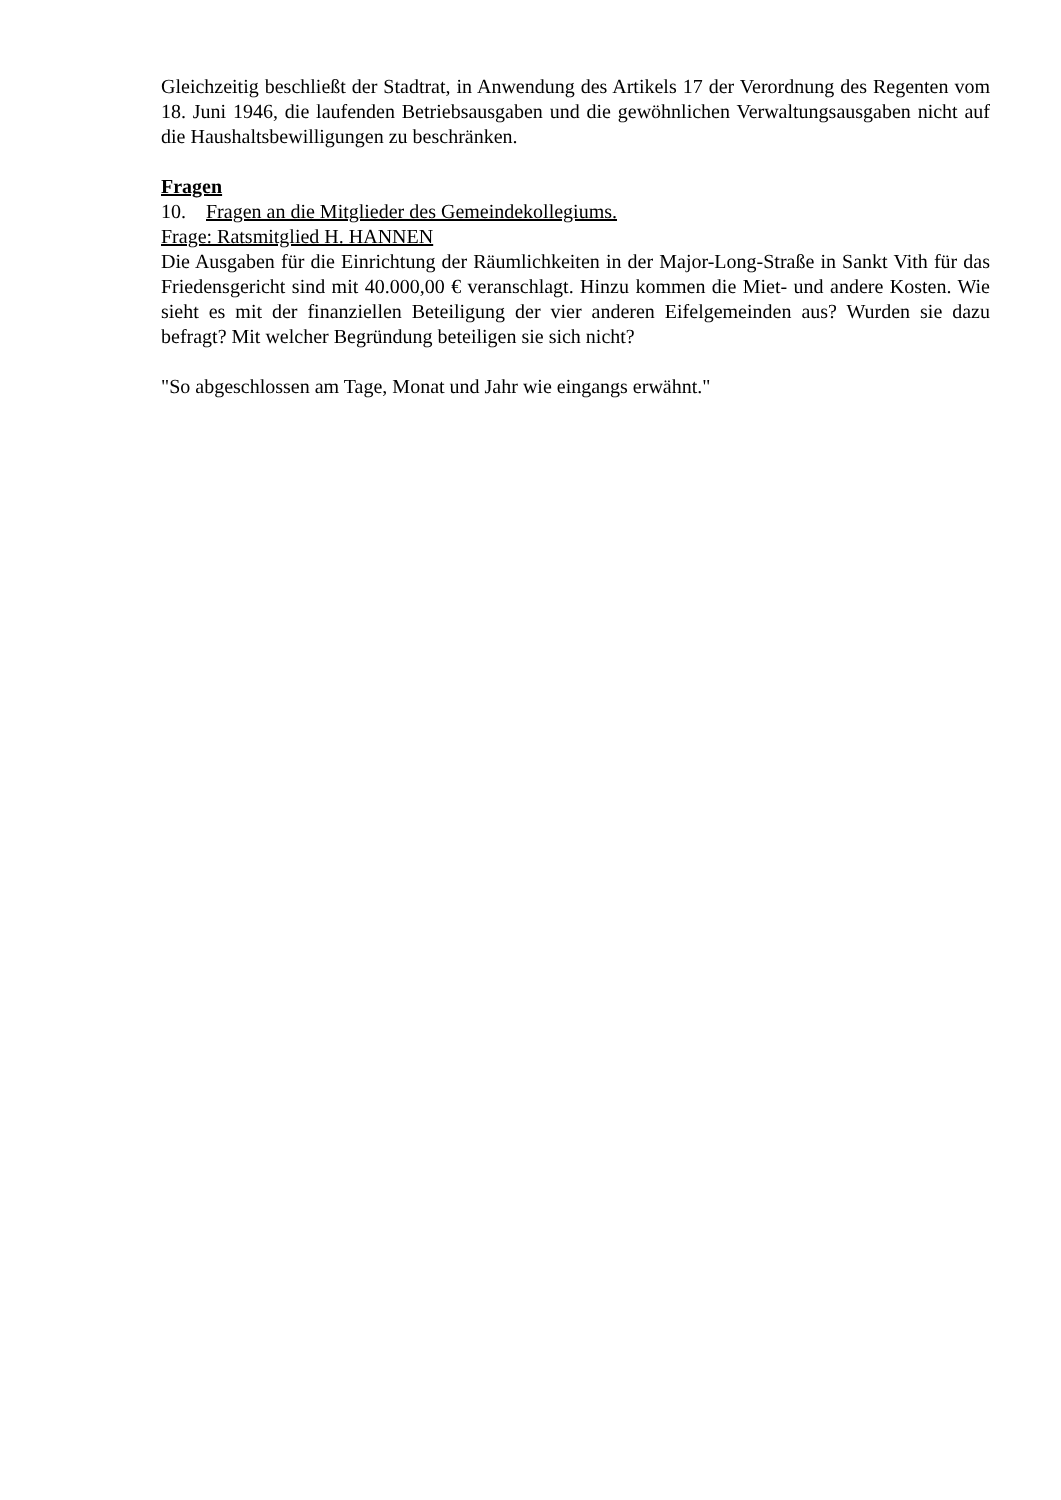Gleichzeitig beschließt der Stadtrat, in Anwendung des Artikels 17 der Verordnung des Regenten vom 18. Juni 1946, die laufenden Betriebsausgaben und die gewöhnlichen Verwaltungsausgaben nicht auf die Haushaltsbewilligungen zu beschränken.
Fragen
10. Fragen an die Mitglieder des Gemeindekollegiums.
Frage: Ratsmitglied H. HANNEN
Die Ausgaben für die Einrichtung der Räumlichkeiten in der Major-Long-Straße in Sankt Vith für das Friedensgericht sind mit 40.000,00 € veranschlagt. Hinzu kommen die Miet- und andere Kosten. Wie sieht es mit der finanziellen Beteiligung der vier anderen Eifelgemeinden aus? Wurden sie dazu befragt? Mit welcher Begründung beteiligen sie sich nicht?
"So abgeschlossen am Tage, Monat und Jahr wie eingangs erwähnt."